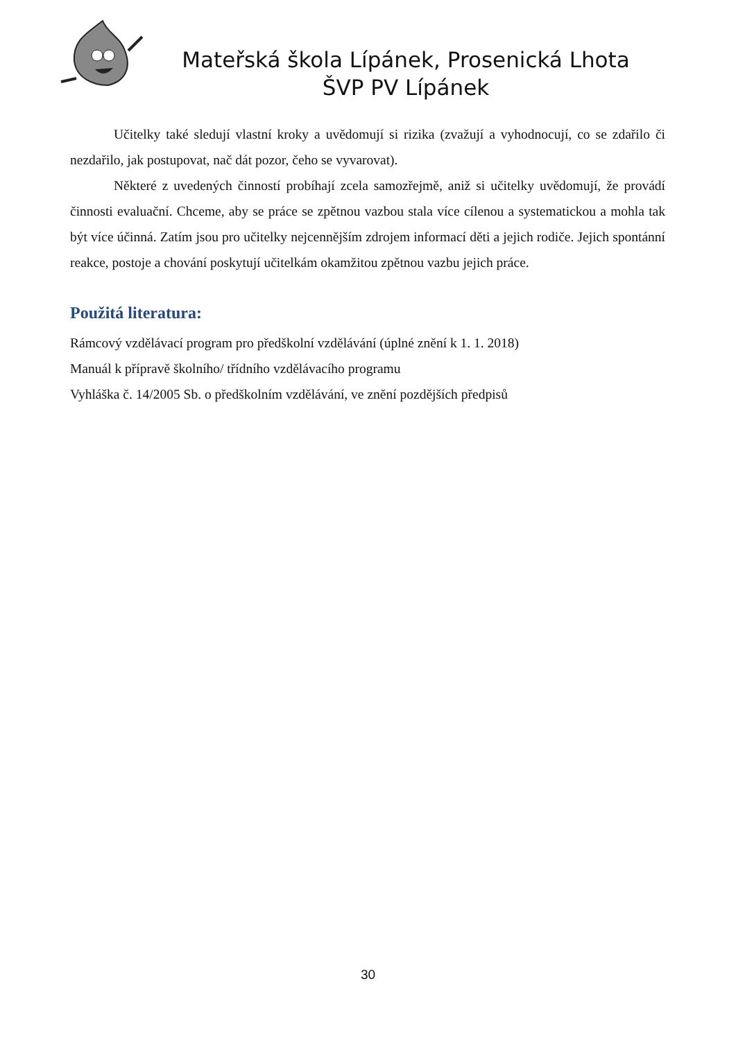Mateřská škola Lípánek, Prosenická Lhota
ŠVP PV Lípánek
Učitelky také sledují vlastní kroky a uvědomují si rizika (zvažují a vyhodnocují, co se zdařilo či nezdařilo, jak postupovat, nač dát pozor, čeho se vyvarovat).
Některé z uvedených činností probíhají zcela samozřejmě, aniž si učitelky uvědomují, že provádí činnosti evaluační. Chceme, aby se práce se zpětnou vazbou stala více cílenou a systematickou a mohla tak být více účinná. Zatím jsou pro učitelky nejcennějším zdrojem informací děti a jejich rodiče. Jejich spontánní reakce, postoje a chování poskytují učitelkám okamžitou zpětnou vazbu jejich práce.
Použitá literatura:
Rámcový vzdělávací program pro předškolní vzdělávání (úplné znění k 1. 1. 2018)
Manuál k přípravě školního/ třídního vzdělávacího programu
Vyhláška č. 14/2005 Sb. o předškolním vzdělávání, ve znění pozdějších předpisů
30